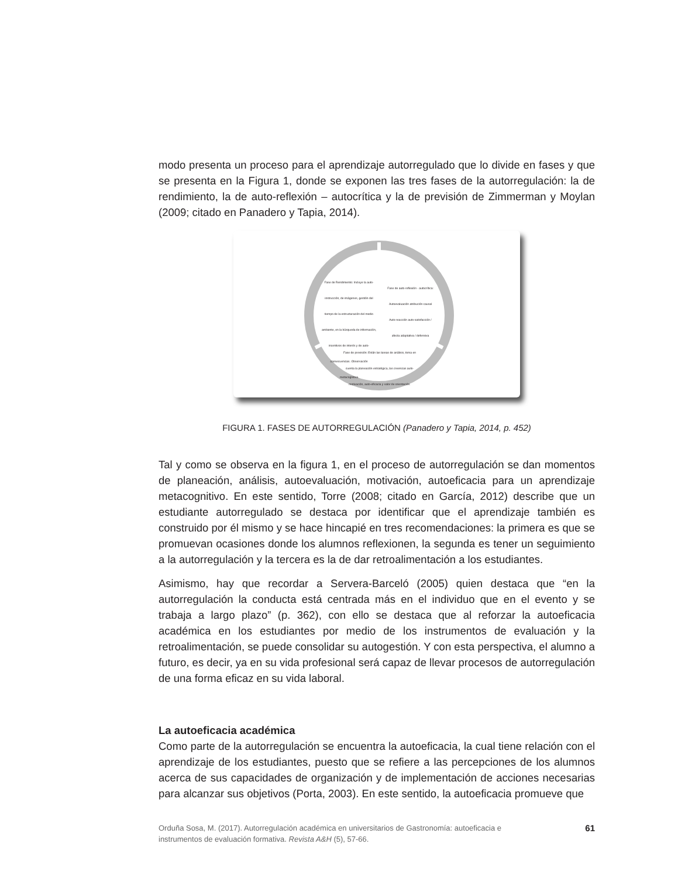modo presenta un proceso para el aprendizaje autorregulado que lo divide en fases y que se presenta en la Figura 1, donde se exponen las tres fases de la autorregulación: la de rendimiento, la de auto-reflexión – autocrítica y la de previsión de Zimmerman y Moylan (2009; citado en Panadero y Tapia, 2014).
Fase de Rendimiento: Incluye la auto-instrucción, de imágenes, gestión del tiempo de la estructuración del medio ambiente, en la búsqueda de información, incentivos de interés y de auto-consecuencias. Observación metacognitiva
Fase de auto-reflexión - autocrítica: Autoevaluación atribución causal Auto-reacción auto-satisfacción / afecta adaptativa / defensiva
Fase de previsión: Están las tareas de análisis, toma en cuenta la planeación estratégica, las creencias auto-motivación, auto-eficacia y valor de orientación.
FIGURA 1. FASES DE AUTORREGULACIÓN (Panadero y Tapia, 2014, p. 452)
Tal y como se observa en la figura 1, en el proceso de autorregulación se dan momentos de planeación, análisis, autoevaluación, motivación, autoeficacia para un aprendizaje metacognitivo. En este sentido, Torre (2008; citado en García, 2012) describe que un estudiante autorregulado se destaca por identificar que el aprendizaje también es construido por él mismo y se hace hincapié en tres recomendaciones: la primera es que se promuevan ocasiones donde los alumnos reflexionen, la segunda es tener un seguimiento a la autorregulación y la tercera es la de dar retroalimentación a los estudiantes.
Asimismo, hay que recordar a Servera-Barceló (2005) quien destaca que “en la autorregulación la conducta está centrada más en el individuo que en el evento y se trabaja a largo plazo” (p. 362), con ello se destaca que al reforzar la autoeficacia académica en los estudiantes por medio de los instrumentos de evaluación y la retroalimentación, se puede consolidar su autogestión. Y con esta perspectiva, el alumno a futuro, es decir, ya en su vida profesional será capaz de llevar procesos de autorregulación de una forma eficaz en su vida laboral.
La autoeficacia académica
Como parte de la autorregulación se encuentra la autoeficacia, la cual tiene relación con el aprendizaje de los estudiantes, puesto que se refiere a las percepciones de los alumnos acerca de sus capacidades de organización y de implementación de acciones necesarias para alcanzar sus objetivos (Porta, 2003). En este sentido, la autoeficacia promueve que
Orduña Sosa, M. (2017). Autorregulación académica en universitarios de Gastronomía: autoeficacia e instrumentos de evaluación formativa. Revista A&H (5), 57-66. 61